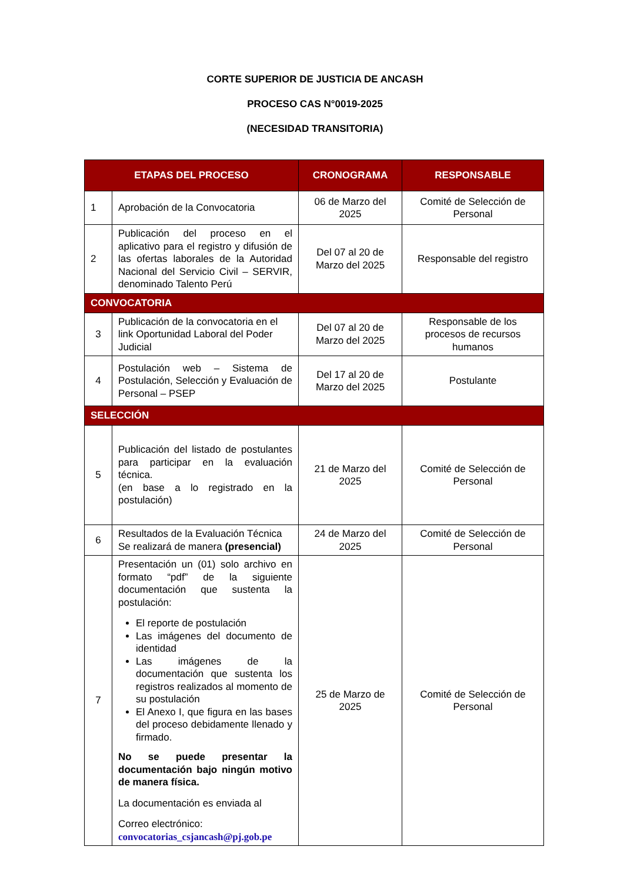CORTE SUPERIOR DE JUSTICIA DE ANCASH
PROCESO CAS N°0019-2025
(NECESIDAD TRANSITORIA)
| ETAPAS DEL PROCESO | | CRONOGRAMA | RESPONSABLE |
| --- | --- | --- | --- |
| 1 | Aprobación de la Convocatoria | 06 de Marzo del 2025 | Comité de Selección de Personal |
| 2 | Publicación del proceso en el aplicativo para el registro y difusión de las ofertas laborales de la Autoridad Nacional del Servicio Civil – SERVIR, denominado Talento Perú | Del 07 al 20 de Marzo del 2025 | Responsable del registro |
| CONVOCATORIA | | | |
| 3 | Publicación de la convocatoria en el link Oportunidad Laboral del Poder Judicial | Del 07 al 20 de Marzo del 2025 | Responsable de los procesos de recursos humanos |
| 4 | Postulación web – Sistema de Postulación, Selección y Evaluación de Personal – PSEP | Del 17 al 20 de Marzo del 2025 | Postulante |
| SELECCIÓN | | | |
| 5 | Publicación del listado de postulantes para participar en la evaluación técnica. (en base a lo registrado en la postulación) | 21 de Marzo del 2025 | Comité de Selección de Personal |
| 6 | Resultados de la Evaluación Técnica Se realizará de manera (presencial) | 24 de Marzo del 2025 | Comité de Selección de Personal |
| 7 | Presentación un (01) solo archivo en formato “pdf” de la siguiente documentación que sustenta la postulación: El reporte de postulación Las imágenes del documento de identidad Las imágenes de la documentación que sustenta los registros realizados al momento de su postulación El Anexo I, que figura en las bases del proceso debidamente llenado y firmado. No se puede presentar la documentación bajo ningún motivo de manera física. La documentación es enviada al Correo electrónico: convocatorias_csjancash@pj.gob.pe | 25 de Marzo de 2025 | Comité de Selección de Personal |